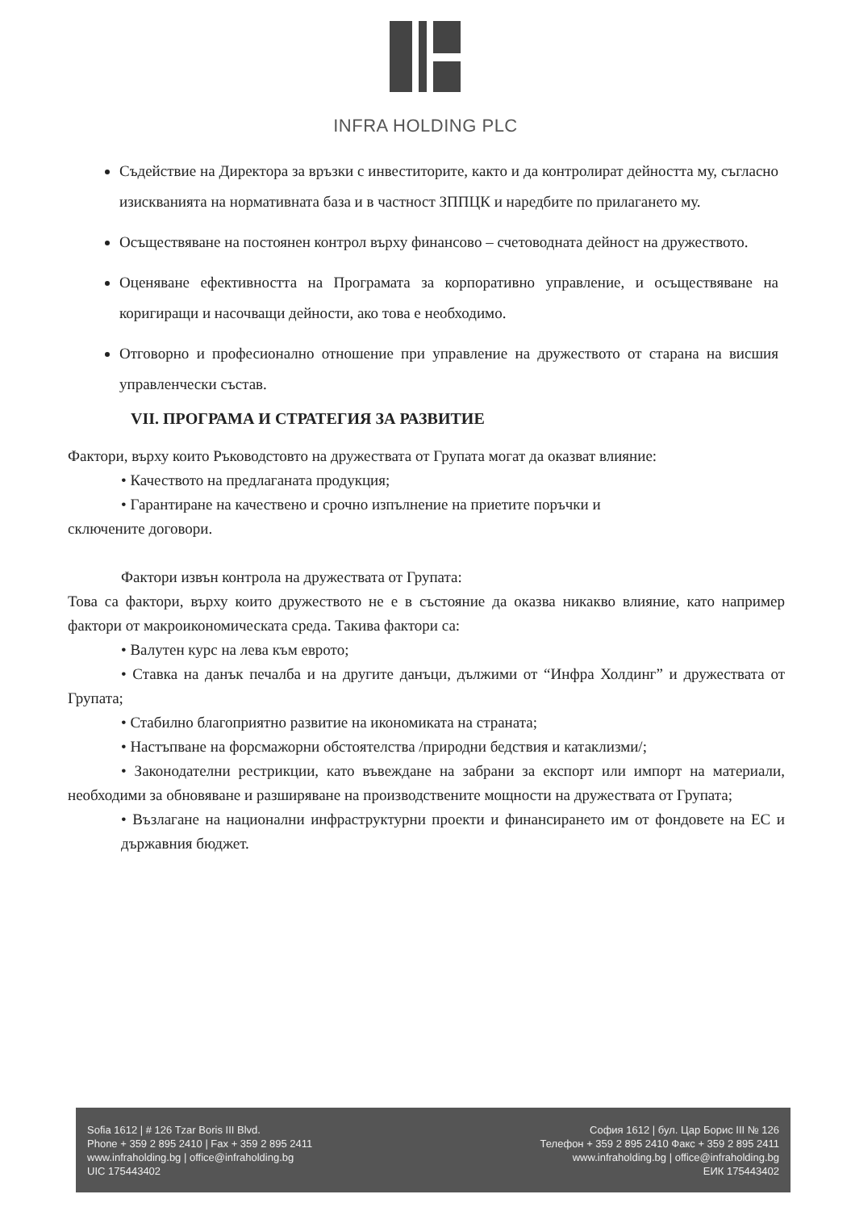INFRA HOLDING PLC
Съдействие на Директора за връзки с инвеститорите, както и да контролират дейността му, съгласно изискванията на нормативната база и в частност ЗППЦК и наредбите по прилагането му.
Осъществяване на постоянен контрол върху финансово – счетоводната дейност на дружеството.
Оценяване ефективността на Програмата за корпоративно управление, и осъществяване на коригиращи и насочващи дейности, ако това е необходимо.
Отговорно и професионално отношение при управление на дружеството от старана на висшия управленчески състав.
VII. ПРОГРАМА И СТРАТЕГИЯ ЗА РАЗВИТИЕ
Фактори, върху които Ръководстовто на дружествата от Групата могат да оказват влияние:
• Качеството на предлаганата продукция;
• Гарантиране на качествено и срочно изпълнение на приетите поръчки и
сключените договори.
Фактори извън контрола на дружествата от Групата:
Това са фактори, върху които дружеството не е в състояние да оказва никакво влияние, като например фактори от макроикономическата среда. Такива фактори са:
• Валутен курс на лева към еврото;
• Ставка на данък печалба и на другите данъци, дължими от “Инфра Холдинг” и дружествата от Групата;
• Стабилно благоприятно развитие на икономиката на страната;
• Настъпване на форсмажорни обстоятелства /природни бедствия и катаклизми/;
• Законодателни рестрикции, като въвеждане на забрани за експорт или импорт на материали, необходими за обновяване и разширяване на производствените мощности на дружествата от Групата;
• Възлагане на национални инфраструктурни проекти и финансирането им от фондовете на ЕС и държавния бюджет.
Sofia 1612 | # 126 Tzar Boris III Blvd.
Phone + 359 2 895 2410 | Fax + 359 2 895 2411
www.infraholding.bg | office@infraholding.bg
UIC 175443402
София 1612 | бул. Цар Борис III № 126
Телефон + 359 2 895 2410 Факс + 359 2 895 2411
www.infraholding.bg | office@infraholding.bg
ЕИК 175443402